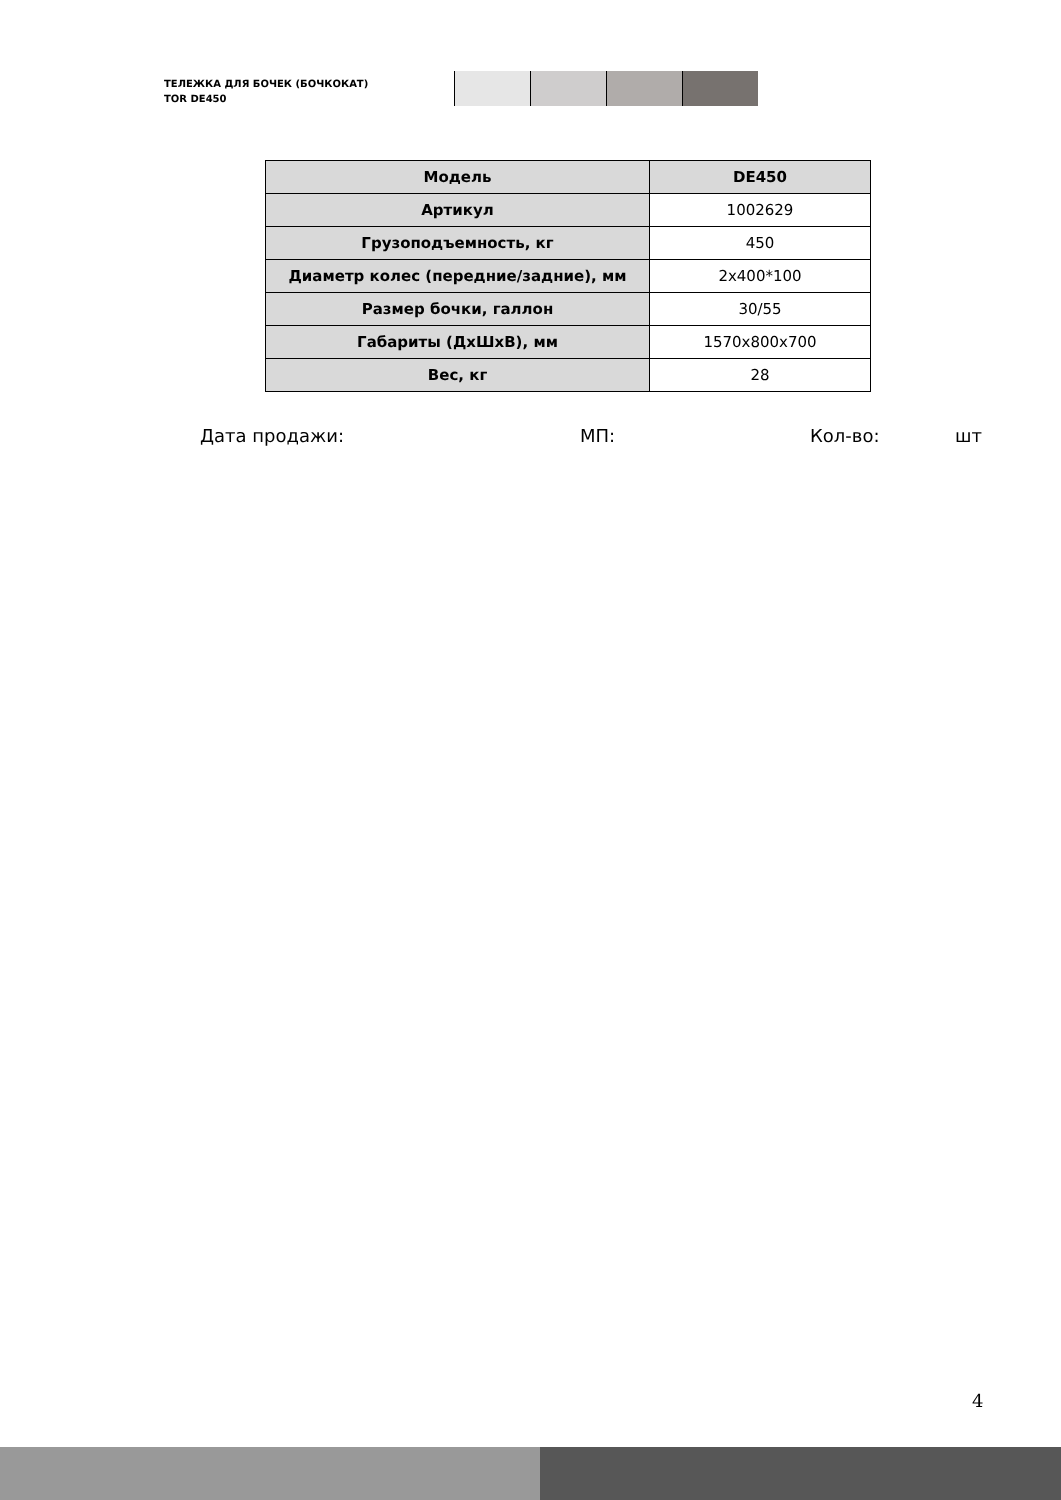ТЕЛЕЖКА ДЛЯ БОЧЕК (БОЧКОКАТ)
TOR DE450
| Модель | DE450 |
| Артикул | 1002629 |
| Грузоподъемность, кг | 450 |
| Диаметр колес (передние/задние), мм | 2x400*100 |
| Размер бочки, галлон | 30/55 |
| Габариты (ДхШхВ), мм | 1570x800x700 |
| Вес, кг | 28 |
Дата продажи: МП: Кол-во: шт
4